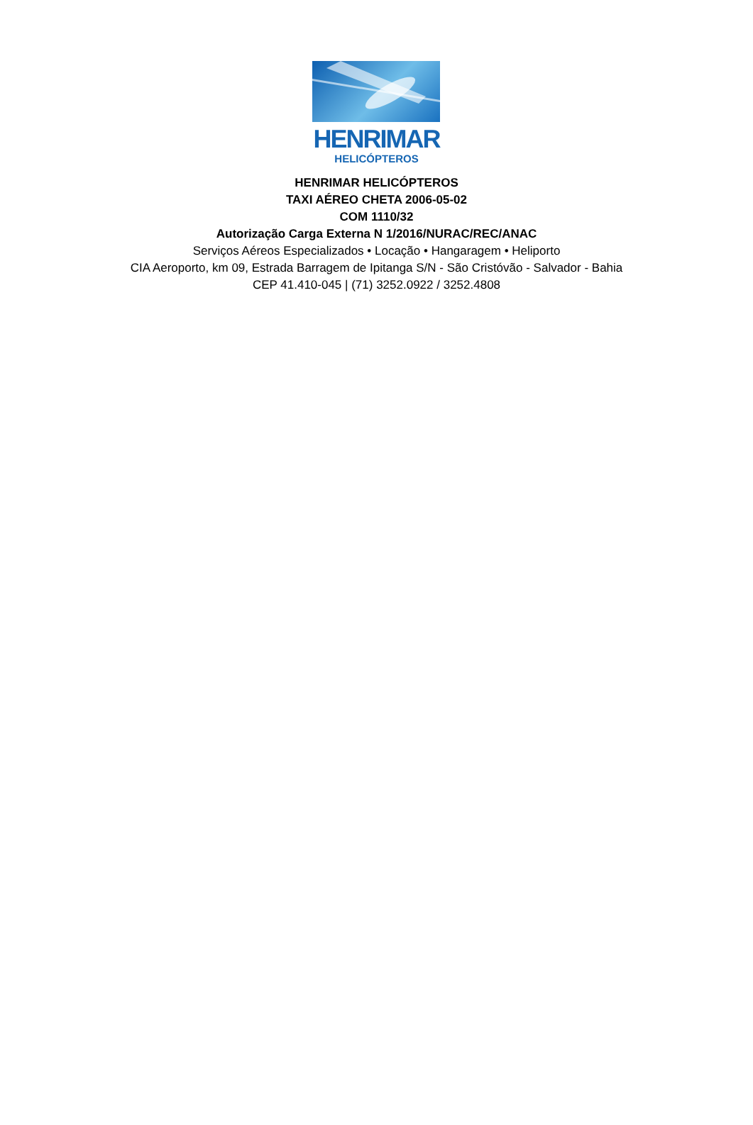HENRIMAR
HELICÓPTEROS
HENRIMAR HELICÓPTEROS
TAXI AÉREO CHETA 2006-05-02
COM 1110/32
Autorização Carga Externa N 1/2016/NURAC/REC/ANAC
Serviços Aéreos Especializados • Locação • Hangaragem • Heliporto
CIA Aeroporto, km 09, Estrada Barragem de Ipitanga S/N - São Cristóvão - Salvador - Bahia
CEP 41.410-045 | (71) 3252.0922 / 3252.4808